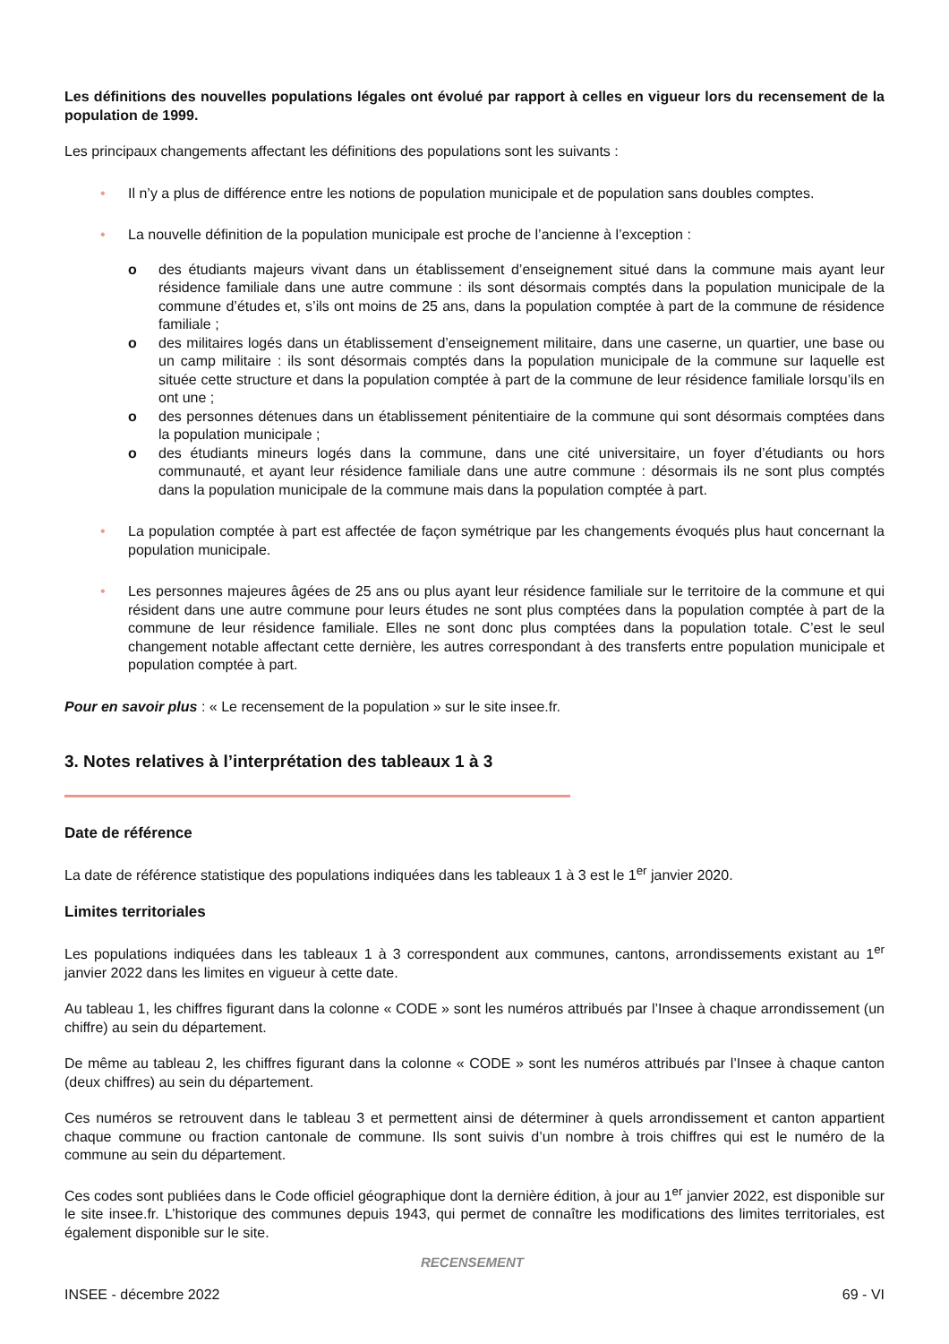Les définitions des nouvelles populations légales ont évolué par rapport à celles en vigueur lors du recensement de la population de 1999.
Les principaux changements affectant les définitions des populations sont les suivants :
• Il n’y a plus de différence entre les notions de population municipale et de population sans doubles comptes.
• La nouvelle définition de la population municipale est proche de l’ancienne à l’exception :
o des étudiants majeurs vivant dans un établissement d’enseignement situé dans la commune mais ayant leur résidence familiale dans une autre commune : ils sont désormais comptés dans la population municipale de la commune d’études et, s’ils ont moins de 25 ans, dans la population comptée à part de la commune de résidence familiale ;
o des militaires logés dans un établissement d’enseignement militaire, dans une caserne, un quartier, une base ou un camp militaire : ils sont désormais comptés dans la population municipale de la commune sur laquelle est située cette structure et dans la population comptée à part de la commune de leur résidence familiale lorsqu’ils en ont une ;
o des personnes détenues dans un établissement pénitentiaire de la commune qui sont désormais comptées dans la population municipale ;
o des étudiants mineurs logés dans la commune, dans une cité universitaire, un foyer d’étudiants ou hors communauté, et ayant leur résidence familiale dans une autre commune : désormais ils ne sont plus comptés dans la population municipale de la commune mais dans la population comptée à part.
• La population comptée à part est affectée de façon symétrique par les changements évoqués plus haut concernant la population municipale.
• Les personnes majeures âgées de 25 ans ou plus ayant leur résidence familiale sur le territoire de la commune et qui résident dans une autre commune pour leurs études ne sont plus comptées dans la population comptée à part de la commune de leur résidence familiale. Elles ne sont donc plus comptées dans la population totale. C’est le seul changement notable affectant cette dernière, les autres correspondant à des transferts entre population municipale et population comptée à part.
Pour en savoir plus : « Le recensement de la population » sur le site insee.fr.
3. Notes relatives à l’interprétation des tableaux 1 à 3
Date de référence
La date de référence statistique des populations indiquées dans les tableaux 1 à 3 est le 1<sup>er</sup> janvier 2020.
Limites territoriales
Les populations indiquées dans les tableaux 1 à 3 correspondent aux communes, cantons, arrondissements existant au 1<sup>er</sup> janvier 2022 dans les limites en vigueur à cette date.
Au tableau 1, les chiffres figurant dans la colonne « CODE » sont les numéros attribués par l’Insee à chaque arrondissement (un chiffre) au sein du département.
De même au tableau 2, les chiffres figurant dans la colonne « CODE » sont les numéros attribués par l’Insee à chaque canton (deux chiffres) au sein du département.
Ces numéros se retrouvent dans le tableau 3 et permettent ainsi de déterminer à quels arrondissement et canton appartient chaque commune ou fraction cantonale de commune. Ils sont suivis d’un nombre à trois chiffres qui est le numéro de la commune au sein du département.
Ces codes sont publiées dans le Code officiel géographique dont la dernière édition, à jour au 1<sup>er</sup> janvier 2022, est disponible sur le site insee.fr. L’historique des communes depuis 1943, qui permet de connaître les modifications des limites territoriales, est également disponible sur le site.
RECENSEMENT
INSEE - décembre 2022 69 - VI